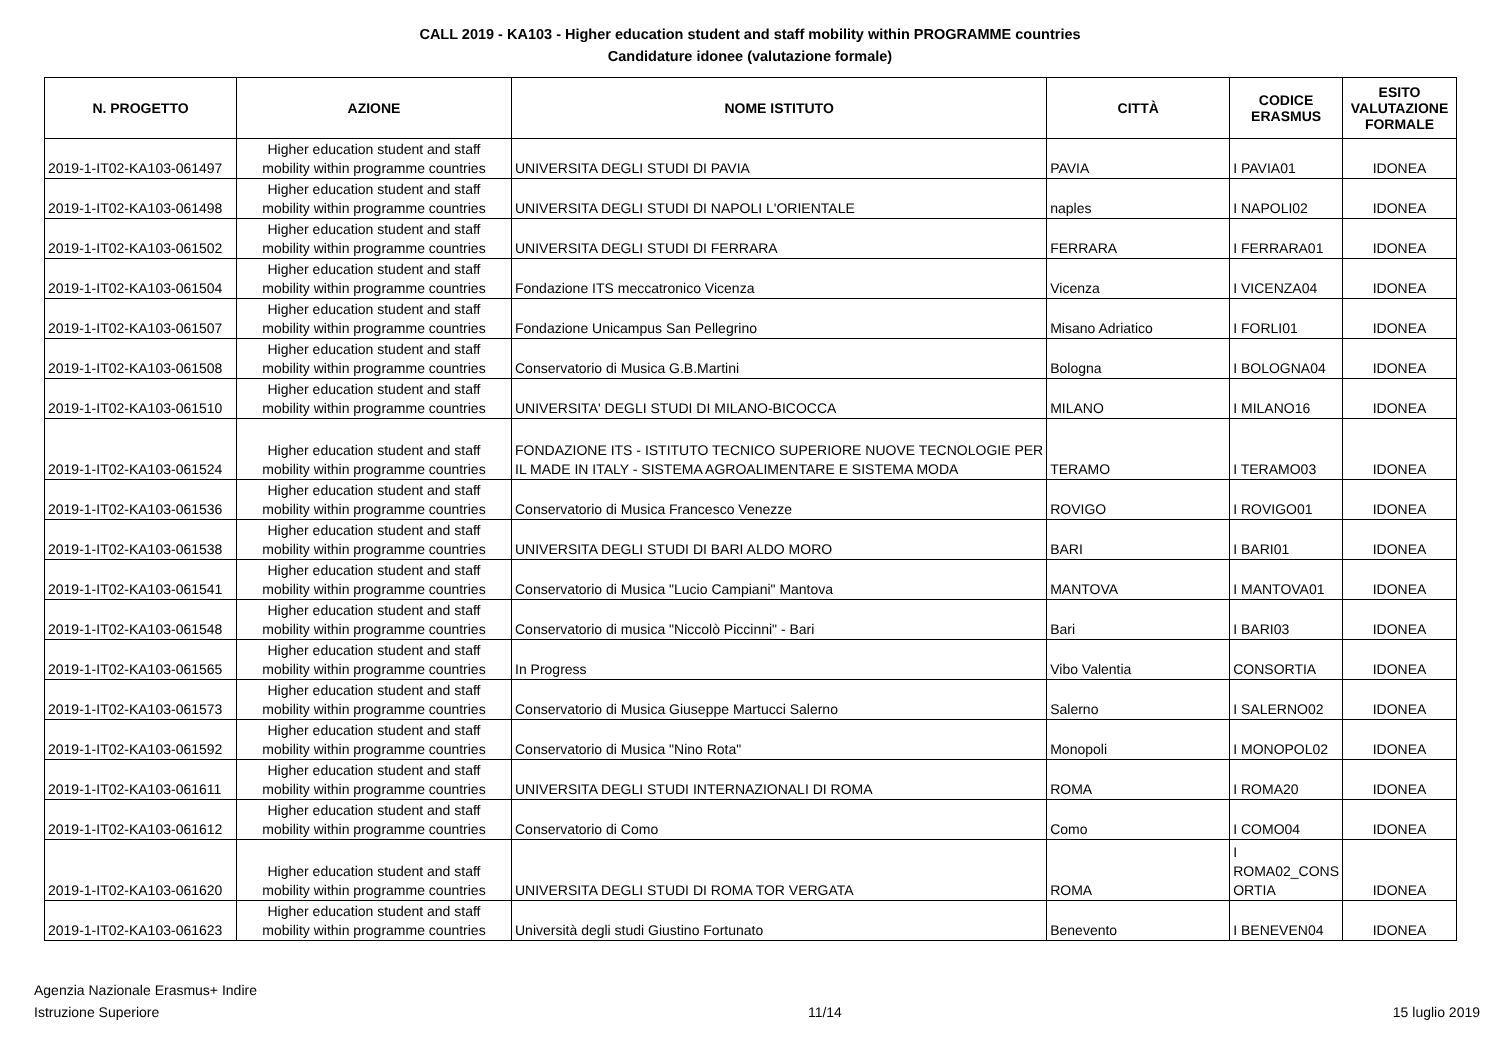CALL 2019 - KA103 - Higher education student and staff mobility within PROGRAMME countries
Candidature idonee (valutazione formale)
| N. PROGETTO | AZIONE | NOME ISTITUTO | CITTÀ | CODICE ERASMUS | ESITO VALUTAZIONE FORMALE |
| --- | --- | --- | --- | --- | --- |
| 2019-1-IT02-KA103-061497 | Higher education student and staff mobility within programme countries | UNIVERSITA DEGLI STUDI DI PAVIA | PAVIA | I PAVIA01 | IDONEA |
| 2019-1-IT02-KA103-061498 | Higher education student and staff mobility within programme countries | UNIVERSITA DEGLI STUDI DI NAPOLI L'ORIENTALE | naples | I NAPOLI02 | IDONEA |
| 2019-1-IT02-KA103-061502 | Higher education student and staff mobility within programme countries | UNIVERSITA DEGLI STUDI DI FERRARA | FERRARA | I FERRARA01 | IDONEA |
| 2019-1-IT02-KA103-061504 | Higher education student and staff mobility within programme countries | Fondazione ITS meccatronico Vicenza | Vicenza | I VICENZA04 | IDONEA |
| 2019-1-IT02-KA103-061507 | Higher education student and staff mobility within programme countries | Fondazione Unicampus San Pellegrino | Misano Adriatico | I FORLI01 | IDONEA |
| 2019-1-IT02-KA103-061508 | Higher education student and staff mobility within programme countries | Conservatorio di Musica G.B.Martini | Bologna | I BOLOGNA04 | IDONEA |
| 2019-1-IT02-KA103-061510 | Higher education student and staff mobility within programme countries | UNIVERSITA' DEGLI STUDI DI MILANO-BICOCCA | MILANO | I MILANO16 | IDONEA |
| 2019-1-IT02-KA103-061524 | Higher education student and staff mobility within programme countries | FONDAZIONE ITS - ISTITUTO TECNICO SUPERIORE NUOVE TECNOLOGIE PER IL MADE IN ITALY - SISTEMA AGROALIMENTARE E SISTEMA MODA | TERAMO | I TERAMO03 | IDONEA |
| 2019-1-IT02-KA103-061536 | Higher education student and staff mobility within programme countries | Conservatorio di Musica Francesco Venezze | ROVIGO | I ROVIGO01 | IDONEA |
| 2019-1-IT02-KA103-061538 | Higher education student and staff mobility within programme countries | UNIVERSITA DEGLI STUDI DI BARI ALDO MORO | BARI | I BARI01 | IDONEA |
| 2019-1-IT02-KA103-061541 | Higher education student and staff mobility within programme countries | Conservatorio di Musica "Lucio Campiani" Mantova | MANTOVA | I MANTOVA01 | IDONEA |
| 2019-1-IT02-KA103-061548 | Higher education student and staff mobility within programme countries | Conservatorio di musica "Niccolò Piccinni" - Bari | Bari | I BARI03 | IDONEA |
| 2019-1-IT02-KA103-061565 | Higher education student and staff mobility within programme countries | In Progress | Vibo Valentia | CONSORTIA | IDONEA |
| 2019-1-IT02-KA103-061573 | Higher education student and staff mobility within programme countries | Conservatorio di Musica Giuseppe Martucci Salerno | Salerno | I SALERNO02 | IDONEA |
| 2019-1-IT02-KA103-061592 | Higher education student and staff mobility within programme countries | Conservatorio di Musica "Nino Rota" | Monopoli | I MONOPOL02 | IDONEA |
| 2019-1-IT02-KA103-061611 | Higher education student and staff mobility within programme countries | UNIVERSITA DEGLI STUDI INTERNAZIONALI DI ROMA | ROMA | I ROMA20 | IDONEA |
| 2019-1-IT02-KA103-061612 | Higher education student and staff mobility within programme countries | Conservatorio di Como | Como | I COMO04 | IDONEA |
| 2019-1-IT02-KA103-061620 | Higher education student and staff mobility within programme countries | UNIVERSITA DEGLI STUDI DI ROMA TOR VERGATA | ROMA | I ROMA02_CONS ORTIA | IDONEA |
| 2019-1-IT02-KA103-061623 | Higher education student and staff mobility within programme countries | Università degli studi Giustino Fortunato | Benevento | I BENEVEN04 | IDONEA |
Agenzia Nazionale Erasmus+ Indire
Istruzione Superiore
11/14 15 luglio 2019